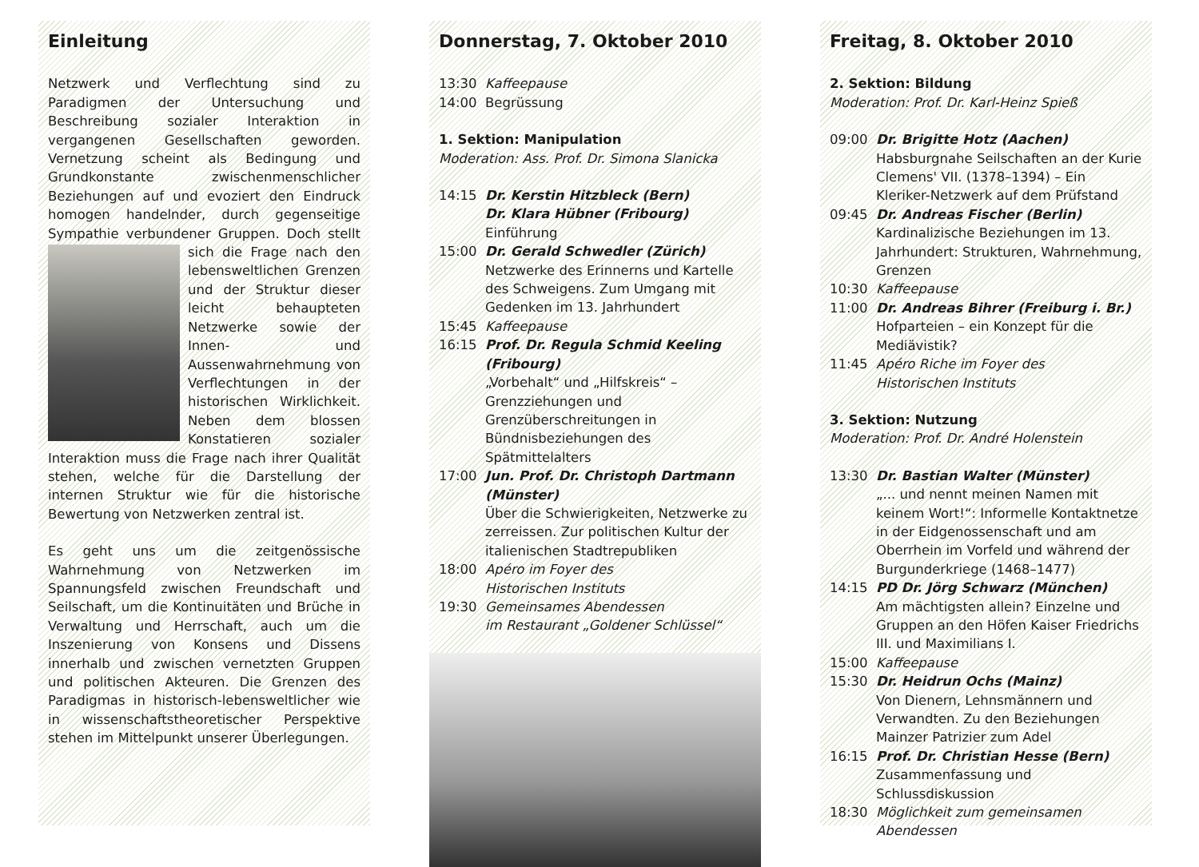Einleitung
Netzwerk und Verflechtung sind zu Paradigmen der Untersuchung und Beschreibung sozialer Interaktion in vergangenen Gesellschaften geworden. Vernetzung scheint als Bedingung und Grundkonstante zwischenmenschlicher Beziehungen auf und evoziert den Eindruck homogen handelnder, durch gegenseitige Sympathie verbundener Gruppen. Doch stellt sich die Frage nach den lebensweltlichen Grenzen und der Struktur dieser leicht behaupteten Netzwerke sowie der Innen- und Aussenwahrnehmung von Verflechtungen in der historischen Wirklichkeit. Neben dem blossen Konstatieren sozialer Interaktion muss die Frage nach ihrer Qualität stehen, welche für die Darstellung der internen Struktur wie für die historische Bewertung von Netzwerken zentral ist.
Es geht uns um die zeitgenössische Wahrnehmung von Netzwerken im Spannungsfeld zwischen Freundschaft und Seilschaft, um die Kontinuitäten und Brüche in Verwaltung und Herrschaft, auch um die Inszenierung von Konsens und Dissens innerhalb und zwischen vernetzten Gruppen und politischen Akteuren. Die Grenzen des Paradigmas in historisch-lebensweltlicher wie in wissenschaftstheoretischer Perspektive stehen im Mittelpunkt unserer Überlegungen.
Donnerstag, 7. Oktober 2010
13:30 Kaffeepause
14:00 Begrüssung
1. Sektion: Manipulation
Moderation: Ass. Prof. Dr. Simona Slanicka
14:15 Dr. Kerstin Hitzbleck (Bern)
Dr. Klara Hübner (Fribourg)
Einführung
15:00 Dr. Gerald Schwedler (Zürich)
Netzwerke des Erinnerns und Kartelle des Schweigens. Zum Umgang mit Gedenken im 13. Jahrhundert
15:45 Kaffeepause
16:15 Prof. Dr. Regula Schmid Keeling (Fribourg)
„Vorbehalt“ und „Hilfskreis“ – Grenzziehungen und Grenzüberschreitungen in Bündnisbeziehungen des Spätmittelalters
17:00 Jun. Prof. Dr. Christoph Dartmann (Münster)
Über die Schwierigkeiten, Netzwerke zu zerreissen. Zur politischen Kultur der italienischen Stadtrepubliken
18:00 Apéro im Foyer des
Historischen Instituts
19:30 Gemeinsames Abendessen
im Restaurant „Goldener Schlüssel“
Freitag, 8. Oktober 2010
2. Sektion: Bildung
Moderation: Prof. Dr. Karl-Heinz Spieß
09:00 Dr. Brigitte Hotz (Aachen)
Habsburgnahe Seilschaften an der Kurie Clemens' VII. (1378–1394) – Ein Kleriker-Netzwerk auf dem Prüfstand
09:45 Dr. Andreas Fischer (Berlin)
Kardinalizische Beziehungen im 13. Jahrhundert: Strukturen, Wahrnehmung, Grenzen
10:30 Kaffeepause
11:00 Dr. Andreas Bihrer (Freiburg i. Br.)
Hofparteien – ein Konzept für die Mediävistik?
11:45 Apéro Riche im Foyer des
Historischen Instituts
3. Sektion: Nutzung
Moderation: Prof. Dr. André Holenstein
13:30 Dr. Bastian Walter (Münster)
„... und nennt meinen Namen mit keinem Wort!“: Informelle Kontaktnetze in der Eidgenossenschaft und am Oberrhein im Vorfeld und während der Burgunderkriege (1468–1477)
14:15 PD Dr. Jörg Schwarz (München)
Am mächtigsten allein? Einzelne und Gruppen an den Höfen Kaiser Friedrichs III. und Maximilians I.
15:00 Kaffeepause
15:30 Dr. Heidrun Ochs (Mainz)
Von Dienern, Lehnsmännern und Verwandten. Zu den Beziehungen Mainzer Patrizier zum Adel
16:15 Prof. Dr. Christian Hesse (Bern)
Zusammenfassung und Schlussdiskussion
18:30 Möglichkeit zum gemeinsamen Abendessen